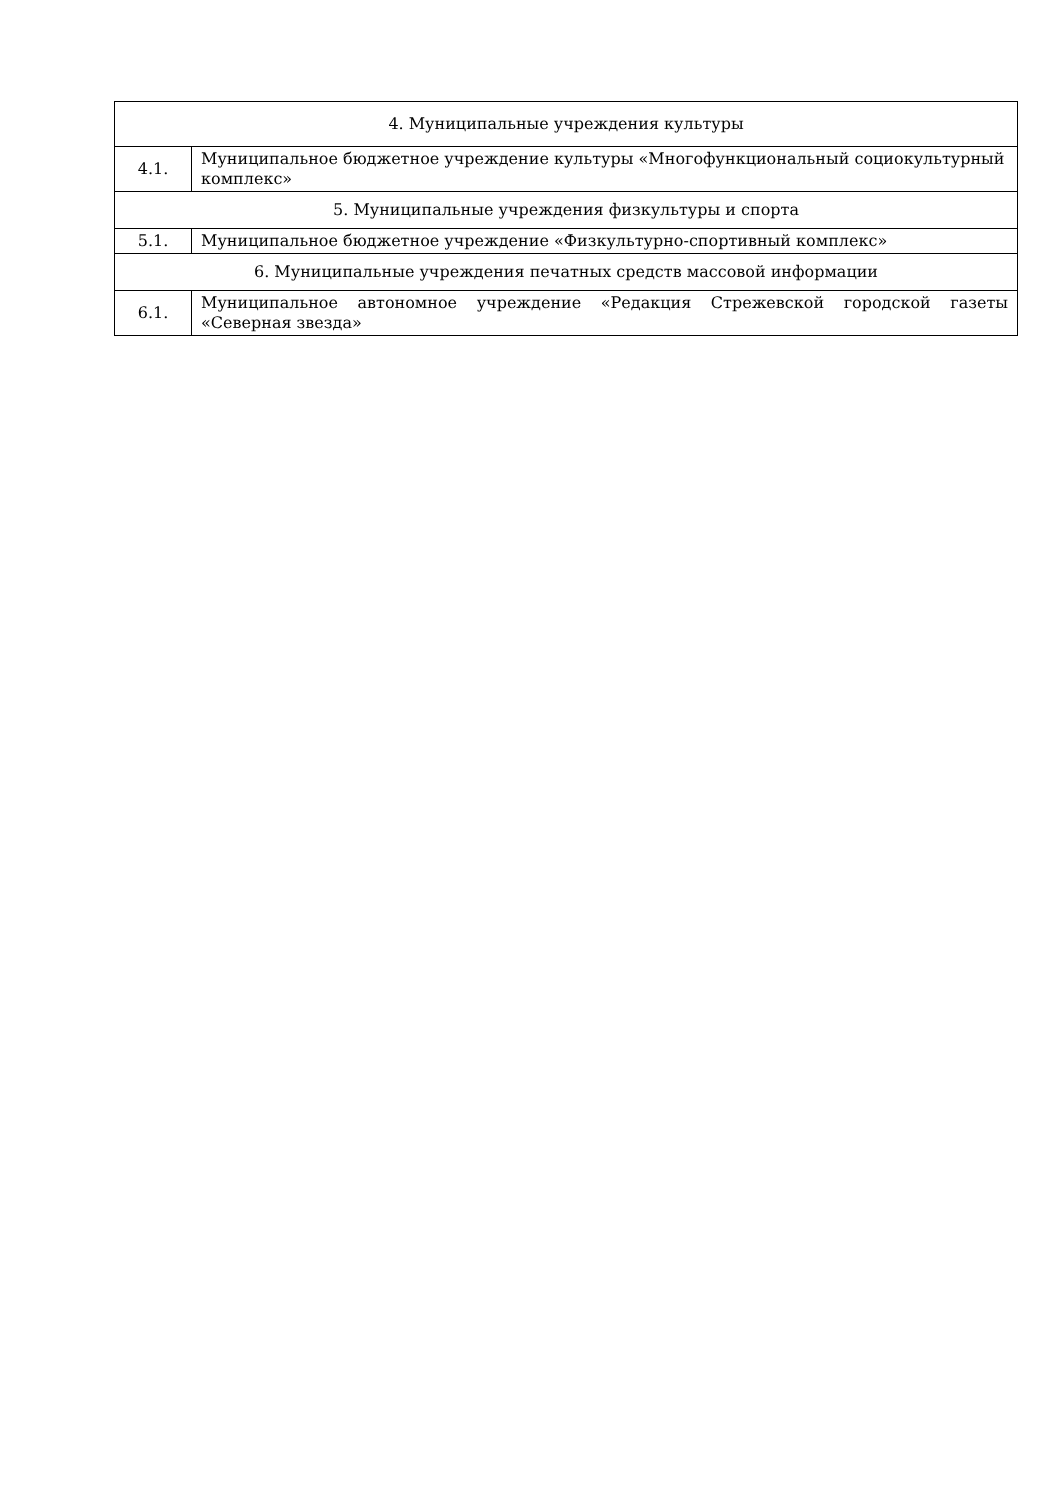| 4. Муниципальные учреждения культуры | |
| 4.1. | Муниципальное бюджетное учреждение культуры «Многофункциональный социокультурный комплекс» |
| 5. Муниципальные учреждения физкультуры и спорта | |
| 5.1. | Муниципальное бюджетное учреждение «Физкультурно-спортивный комплекс» |
| 6. Муниципальные учреждения печатных средств массовой информации | |
| 6.1. | Муниципальное автономное учреждение «Редакция Стрежевской городской газеты «Северная звезда» |